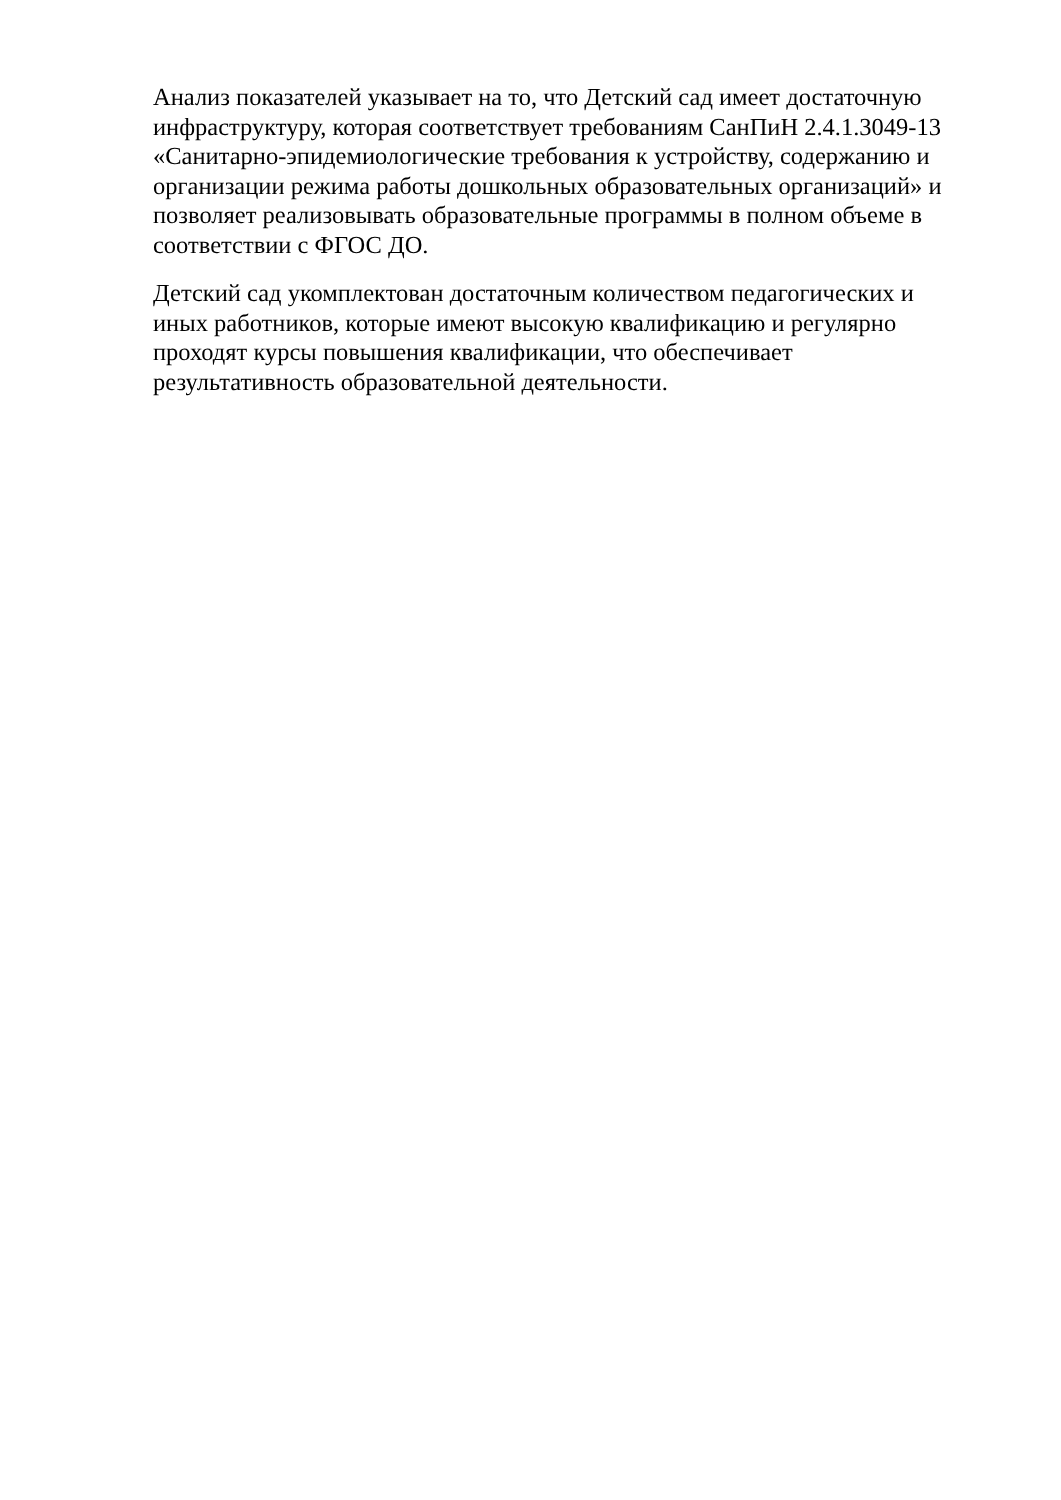Анализ показателей указывает на то, что Детский сад имеет достаточную
инфраструктуру, которая соответствует требованиям СанПиН 2.4.1.3049-13
«Санитарно-эпидемиологические требования к устройству, содержанию и
организации режима работы дошкольных образовательных организаций» и
позволяет реализовывать образовательные программы в полном объеме в
соответствии с ФГОС ДО.
Детский сад укомплектован достаточным количеством педагогических и
иных работников, которые имеют высокую квалификацию и регулярно
проходят курсы повышения квалификации, что обеспечивает
результативность образовательной деятельности.